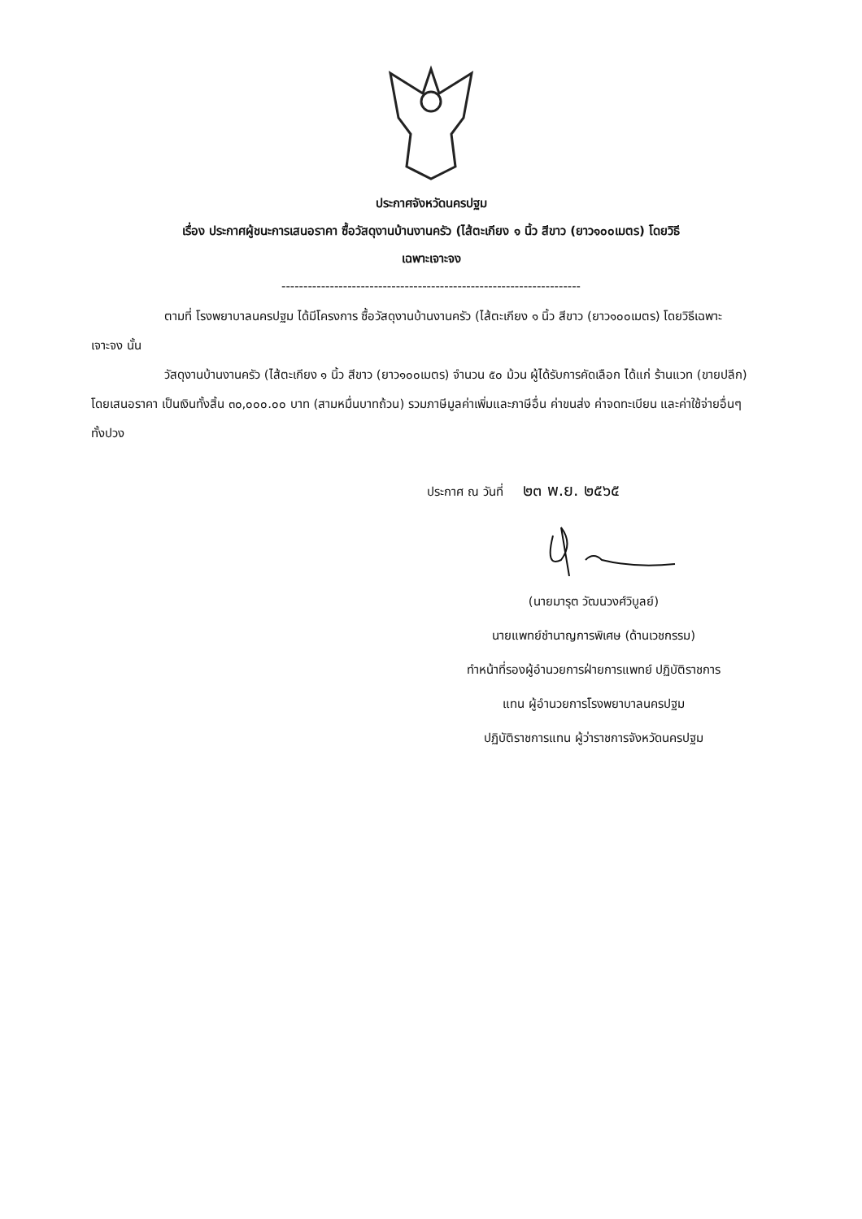ประกาศจังหวัดนครปฐม
เรื่อง ประกาศผู้ชนะการเสนอราคา ซื้อวัสดุงานบ้านงานครัว (ไส้ตะเกียง ๑ นิ้ว สีขาว (ยาว๑๐๐เมตร) โดยวิธี
เฉพาะเจาะจง
--------------------------------------------------------------------
ตามที่ โรงพยาบาลนครปฐม ได้มีโครงการ ซื้อวัสดุงานบ้านงานครัว (ไส้ตะเกียง ๑ นิ้ว สีขาว (ยาว๑๐๐เมตร) โดยวิธีเฉพาะเจาะจง นั้น
วัสดุงานบ้านงานครัว (ไส้ตะเกียง ๑ นิ้ว สีขาว (ยาว๑๐๐เมตร) จำนวน ๕๐ ม้วน ผู้ได้รับการคัดเลือก ได้แก่ ร้านแวท (ขายปลีก) โดยเสนอราคา เป็นเงินทั้งสิ้น ๓๐,๐๐๐.๐๐ บาท (สามหมื่นบาทถ้วน) รวมภาษีมูลค่าเพิ่มและภาษีอื่น ค่าขนส่ง ค่าจดทะเบียน และค่าใช้จ่ายอื่นๆ ทั้งปวง
ประกาศ ณ วันที่ ๒๓ พ.ย. ๒๕๖๕
(นายมารุต วัฒนวงศ์วิบูลย์)
นายแพทย์ชำนาญการพิเศษ (ด้านเวชกรรม)
ทำหน้าที่รองผู้อำนวยการฝ่ายการแพทย์ ปฏิบัติราชการ
แทน ผู้อำนวยการโรงพยาบาลนครปฐม
ปฏิบัติราชการแทน ผู้ว่าราชการจังหวัดนครปฐม